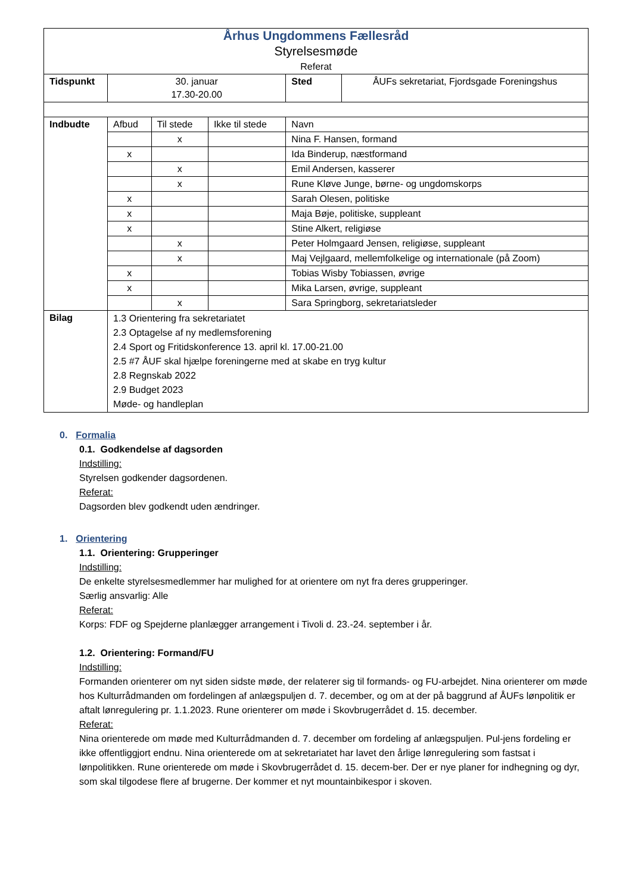| Århus Ungdommens Fællesråd Styrelsesmøde Referat | | | | | |
| Tidspunkt | 30. januar 17.30-20.00 | | | Sted | ÅUFs sekretariat, Fjordsgade Foreningshus |
| Indbudte | Afbud | Til stede | Ikke til stede | Navn | |
| | | x | | Nina F. Hansen, formand | |
| | x | | | Ida Binderup, næstformand | |
| | | x | | Emil Andersen, kasserer | |
| | | x | | Rune Kløve Junge, børne- og ungdomskorps | |
| | x | | | Sarah Olesen, politiske | |
| | x | | | Maja Bøje, politiske, suppleant | |
| | x | | | Stine Alkert, religiøse | |
| | | x | | Peter Holmgaard Jensen, religiøse, suppleant | |
| | | x | | Maj Vejlgaard, mellemfolkelige og internationale (på Zoom) | |
| | x | | | Tobias Wisby Tobiassen, øvrige | |
| | x | | | Mika Larsen, øvrige, suppleant | |
| | | x | | Sara Springborg, sekretariatsleder | |
| Bilag | 1.3 Orientering fra sekretariatet 2.3 Optagelse af ny medlemsforening 2.4 Sport og Fritidskonference 13. april kl. 17.00-21.00 2.5 #7 ÅUF skal hjælpe foreningerne med at skabe en tryg kultur 2.8 Regnskab 2022 2.9 Budget 2023 Møde- og handleplan | | | | |
0. Formalia
0.1. Godkendelse af dagsorden
Indstilling:
Styrelsen godkender dagsordenen.
Referat:
Dagsorden blev godkendt uden ændringer.
1. Orientering
1.1. Orientering: Grupperinger
Indstilling:
De enkelte styrelsesmedlemmer har mulighed for at orientere om nyt fra deres grupperinger.
Særlig ansvarlig: Alle
Referat:
Korps: FDF og Spejderne planlægger arrangement i Tivoli d. 23.-24. september i år.
1.2. Orientering: Formand/FU
Indstilling:
Formanden orienterer om nyt siden sidste møde, der relaterer sig til formands- og FU-arbejdet. Nina orienterer om møde hos Kulturrådmanden om fordelingen af anlægspuljen d. 7. december, og om at der på baggrund af ÅUFs lønpolitik er aftalt lønregulering pr. 1.1.2023. Rune orienterer om møde i Skovbrugerrådet d. 15. december.
Referat:
Nina orienterede om møde med Kulturrådmanden d. 7. december om fordeling af anlægspuljen. Pul-jens fordeling er ikke offentliggjort endnu. Nina orienterede om at sekretariatet har lavet den årlige lønregulering som fastsat i lønpolitikken. Rune orienterede om møde i Skovbrugerrådet d. 15. decem-ber. Der er nye planer for indhegning og dyr, som skal tilgodese flere af brugerne. Der kommer et nyt mountainbikespor i skoven.